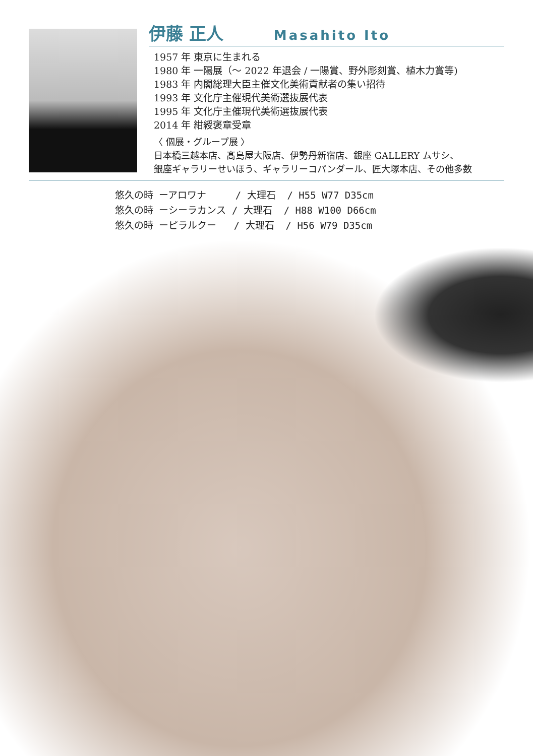伊藤 正人 Masahito Ito
1957 年 東京に生まれる
1980 年 一陽展（〜 2022 年退会 / 一陽賞、野外彫刻賞、植木力賞等)
1983 年 内閣総理大臣主催文化美術貢献者の集い招待
1993 年 文化庁主催現代美術選抜展代表
1995 年 文化庁主催現代美術選抜展代表
2014 年 紺綬褒章受章
〈 個展・グループ展 〉
日本橋三越本店、髙島屋大阪店、伊勢丹新宿店、銀座 GALLERY ムサシ、
銀座ギャラリーせいほう、ギャラリーコパンダール、匠大塚本店、その他多数
悠久の時 ーアロワナ / 大理石 / H55 W77 D35cm 悠久の時 ーシーラカンス / 大理石 / H88 W100 D66cm 悠久の時 ーピラルクー / 大理石 / H56 W79 D35cm